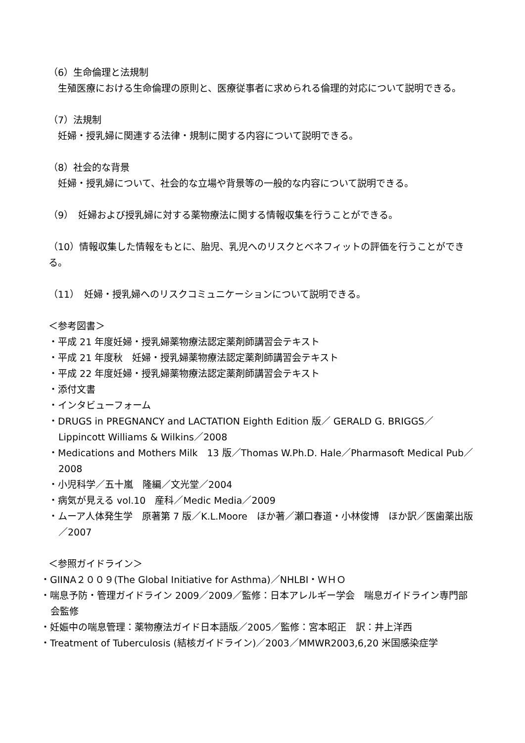（6）生命倫理と法規制
　生殖医療における生命倫理の原則と、医療従事者に求められる倫理的対応について説明できる。
（7）法規制
　妊婦・授乳婦に関連する法律・規制に関する内容について説明できる。
（8）社会的な背景
　妊婦・授乳婦について、社会的な立場や背景等の一般的な内容について説明できる。
（9）　妊婦および授乳婦に対する薬物療法に関する情報収集を行うことができる。
（10）情報収集した情報をもとに、胎児、乳児へのリスクとベネフィットの評価を行うことができる。
（11）　妊婦・授乳婦へのリスクコミュニケーションについて説明できる。
＜参考図書＞
・平成 21 年度妊婦・授乳婦薬物療法認定薬剤師講習会テキスト
・平成 21 年度秋　妊婦・授乳婦薬物療法認定薬剤師講習会テキスト
・平成 22 年度妊婦・授乳婦薬物療法認定薬剤師講習会テキスト
・添付文書
・インタビューフォーム
・DRUGS in PREGNANCY and LACTATION Eighth Edition 版／ GERALD G. BRIGGS／Lippincott Williams & Wilkins／2008
・Medications and Mothers Milk　13 版／Thomas W.Ph.D. Hale／Pharmasoft Medical Pub／2008
・小児科学／五十嵐　隆編／文光堂／2004
・病気が見える vol.10　産科／Medic Media／2009
・ムーア人体発生学　原著第 7 版／K.L.Moore　ほか著／瀬口春道・小林俊博　ほか訳／医歯薬出版／2007
＜参照ガイドライン＞
・GIINA２００９(The Global Initiative for Asthma)／NHLBI・ＷＨＯ
・喘息予防・管理ガイドライン 2009／2009／監修：日本アレルギー学会　喘息ガイドライン専門部会監修
・妊娠中の喘息管理：薬物療法ガイド日本語版／2005／監修：宮本昭正　訳：井上洋西
・Treatment of Tuberculosis (結核ガイドライン)／2003／MMWR2003,6,20 米国感染症学